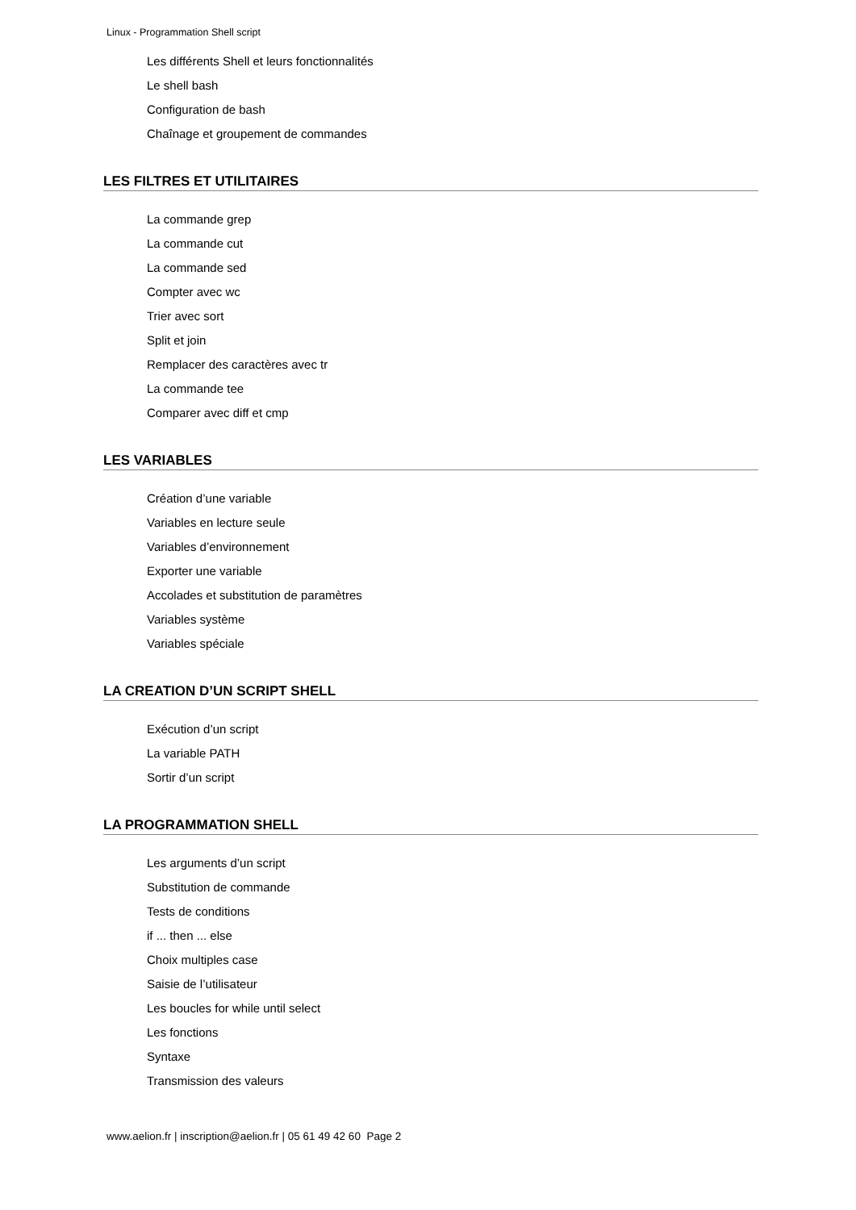Linux - Programmation Shell script
Les différents Shell et leurs fonctionnalités
Le shell bash
Configuration de bash
Chaînage et groupement de commandes
LES FILTRES ET UTILITAIRES
La commande grep
La commande cut
La commande sed
Compter avec wc
Trier avec sort
Split et join
Remplacer des caractères avec tr
La commande tee
Comparer avec diff et cmp
LES VARIABLES
Création d’une variable
Variables en lecture seule
Variables d’environnement
Exporter une variable
Accolades et substitution de paramètres
Variables système
Variables spéciale
LA CREATION D’UN SCRIPT SHELL
Exécution d’un script
La variable PATH
Sortir d’un script
LA PROGRAMMATION SHELL
Les arguments d’un script
Substitution de commande
Tests de conditions
if ... then ... else
Choix multiples case
Saisie de l’utilisateur
Les boucles for while until select
Les fonctions
Syntaxe
Transmission des valeurs
www.aelion.fr | inscription@aelion.fr | 05 61 49 42 60 Page 2